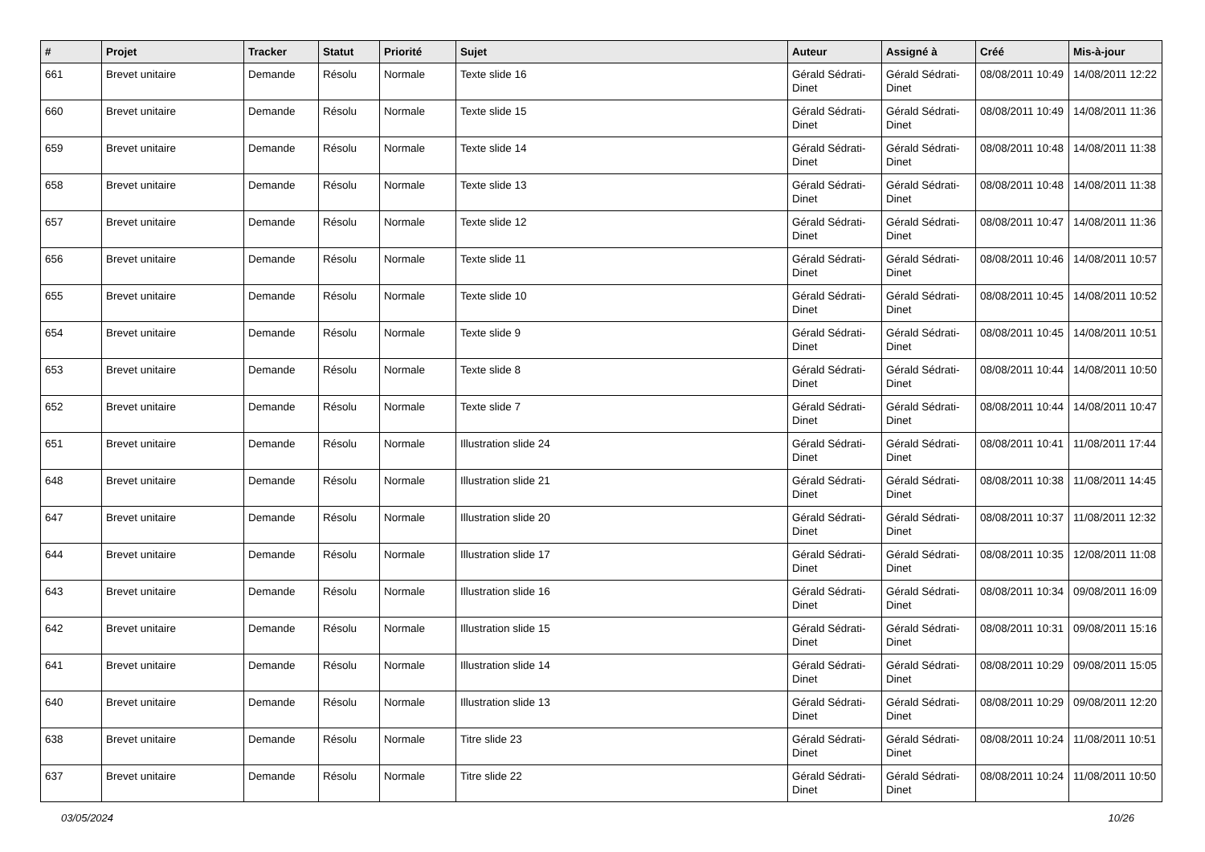| # | Projet | Tracker | Statut | Priorité | Sujet | Auteur | Assigné à | Créé | Mis-à-jour |
| --- | --- | --- | --- | --- | --- | --- | --- | --- | --- |
| 661 | Brevet unitaire | Demande | Résolu | Normale | Texte slide 16 | Gérald Sédrati-Dinet | Gérald Sédrati-Dinet | 08/08/2011 10:49 | 14/08/2011 12:22 |
| 660 | Brevet unitaire | Demande | Résolu | Normale | Texte slide 15 | Gérald Sédrati-Dinet | Gérald Sédrati-Dinet | 08/08/2011 10:49 | 14/08/2011 11:36 |
| 659 | Brevet unitaire | Demande | Résolu | Normale | Texte slide 14 | Gérald Sédrati-Dinet | Gérald Sédrati-Dinet | 08/08/2011 10:48 | 14/08/2011 11:38 |
| 658 | Brevet unitaire | Demande | Résolu | Normale | Texte slide 13 | Gérald Sédrati-Dinet | Gérald Sédrati-Dinet | 08/08/2011 10:48 | 14/08/2011 11:38 |
| 657 | Brevet unitaire | Demande | Résolu | Normale | Texte slide 12 | Gérald Sédrati-Dinet | Gérald Sédrati-Dinet | 08/08/2011 10:47 | 14/08/2011 11:36 |
| 656 | Brevet unitaire | Demande | Résolu | Normale | Texte slide 11 | Gérald Sédrati-Dinet | Gérald Sédrati-Dinet | 08/08/2011 10:46 | 14/08/2011 10:57 |
| 655 | Brevet unitaire | Demande | Résolu | Normale | Texte slide 10 | Gérald Sédrati-Dinet | Gérald Sédrati-Dinet | 08/08/2011 10:45 | 14/08/2011 10:52 |
| 654 | Brevet unitaire | Demande | Résolu | Normale | Texte slide 9 | Gérald Sédrati-Dinet | Gérald Sédrati-Dinet | 08/08/2011 10:45 | 14/08/2011 10:51 |
| 653 | Brevet unitaire | Demande | Résolu | Normale | Texte slide 8 | Gérald Sédrati-Dinet | Gérald Sédrati-Dinet | 08/08/2011 10:44 | 14/08/2011 10:50 |
| 652 | Brevet unitaire | Demande | Résolu | Normale | Texte slide 7 | Gérald Sédrati-Dinet | Gérald Sédrati-Dinet | 08/08/2011 10:44 | 14/08/2011 10:47 |
| 651 | Brevet unitaire | Demande | Résolu | Normale | Illustration slide 24 | Gérald Sédrati-Dinet | Gérald Sédrati-Dinet | 08/08/2011 10:41 | 11/08/2011 17:44 |
| 648 | Brevet unitaire | Demande | Résolu | Normale | Illustration slide 21 | Gérald Sédrati-Dinet | Gérald Sédrati-Dinet | 08/08/2011 10:38 | 11/08/2011 14:45 |
| 647 | Brevet unitaire | Demande | Résolu | Normale | Illustration slide 20 | Gérald Sédrati-Dinet | Gérald Sédrati-Dinet | 08/08/2011 10:37 | 11/08/2011 12:32 |
| 644 | Brevet unitaire | Demande | Résolu | Normale | Illustration slide 17 | Gérald Sédrati-Dinet | Gérald Sédrati-Dinet | 08/08/2011 10:35 | 12/08/2011 11:08 |
| 643 | Brevet unitaire | Demande | Résolu | Normale | Illustration slide 16 | Gérald Sédrati-Dinet | Gérald Sédrati-Dinet | 08/08/2011 10:34 | 09/08/2011 16:09 |
| 642 | Brevet unitaire | Demande | Résolu | Normale | Illustration slide 15 | Gérald Sédrati-Dinet | Gérald Sédrati-Dinet | 08/08/2011 10:31 | 09/08/2011 15:16 |
| 641 | Brevet unitaire | Demande | Résolu | Normale | Illustration slide 14 | Gérald Sédrati-Dinet | Gérald Sédrati-Dinet | 08/08/2011 10:29 | 09/08/2011 15:05 |
| 640 | Brevet unitaire | Demande | Résolu | Normale | Illustration slide 13 | Gérald Sédrati-Dinet | Gérald Sédrati-Dinet | 08/08/2011 10:29 | 09/08/2011 12:20 |
| 638 | Brevet unitaire | Demande | Résolu | Normale | Titre slide 23 | Gérald Sédrati-Dinet | Gérald Sédrati-Dinet | 08/08/2011 10:24 | 11/08/2011 10:51 |
| 637 | Brevet unitaire | Demande | Résolu | Normale | Titre slide 22 | Gérald Sédrati-Dinet | Gérald Sédrati-Dinet | 08/08/2011 10:24 | 11/08/2011 10:50 |
03/05/2024 10/26